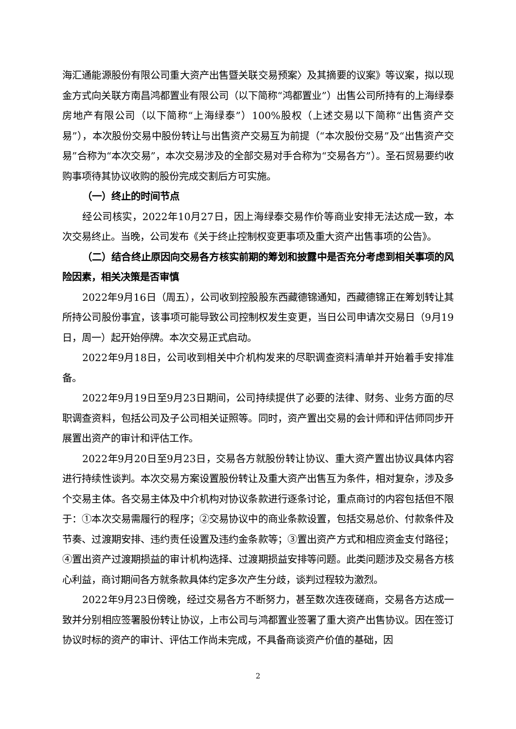海汇通能源股份有限公司重大资产出售暨关联交易预案〉及其摘要的议案》等议案，拟以现金方式向关联方南昌鸿都置业有限公司（以下简称“鸿都置业”）出售公司所持有的上海绿泰房地产有限公司（以下简称“上海绿泰”）100%股权（上述交易以下简称“出售资产交易”），本次股份交易中股份转让与出售资产交易互为前提（“本次股份交易”及“出售资产交易”合称为“本次交易”，本次交易涉及的全部交易对手合称为“交易各方”）。圣石贸易要约收购事项待其协议收购的股份完成交割后方可实施。
（一）终止的时间节点
经公司核实，2022年10月27日，因上海绿泰交易作价等商业安排无法达成一致，本次交易终止。当晚，公司发布《关于终止控制权变更事项及重大资产出售事项的公告》。
（二）结合终止原因向交易各方核实前期的筹划和披露中是否充分考虑到相关事项的风险因素，相关决策是否审慎
2022年9月16日（周五），公司收到控股股东西藏德锦通知，西藏德锦正在筹划转让其所持公司股份事宜，该事项可能导致公司控制权发生变更，当日公司申请次交易日（9月19日，周一）起开始停牌。本次交易正式启动。
2022年9月18日，公司收到相关中介机构发来的尽职调查资料清单并开始着手安排准备。
2022年9月19日至9月23日期间，公司持续提供了必要的法律、财务、业务方面的尽职调查资料，包括公司及子公司相关证照等。同时，资产置出交易的会计师和评估师同步开展置出资产的审计和评估工作。
2022年9月20日至9月23日，交易各方就股份转让协议、重大资产置出协议具体内容进行持续性谈判。本次交易方案设置股份转让及重大资产出售互为条件，相对复杂，涉及多个交易主体。各交易主体及中介机构对协议条款进行逐条讨论，重点商讨的内容包括但不限于：①本次交易需履行的程序；②交易协议中的商业条款设置，包括交易总价、付款条件及节奏、过渡期安排、违约责任设置及违约金条款等；③置出资产方式和相应资金支付路径；④置出资产过渡期损益的审计机构选择、过渡期损益安排等问题。此类问题涉及交易各方核心利益，商讨期间各方就条款具体约定多次产生分歧，谈判过程较为激烈。
2022年9月23日傍晚，经过交易各方不断努力，甚至数次连夜磋商，交易各方达成一致并分别相应签署股份转让协议，上市公司与鸿都置业签署了重大资产出售协议。因在签订协议时标的资产的审计、评估工作尚未完成，不具备商谈资产价值的基础，因
2